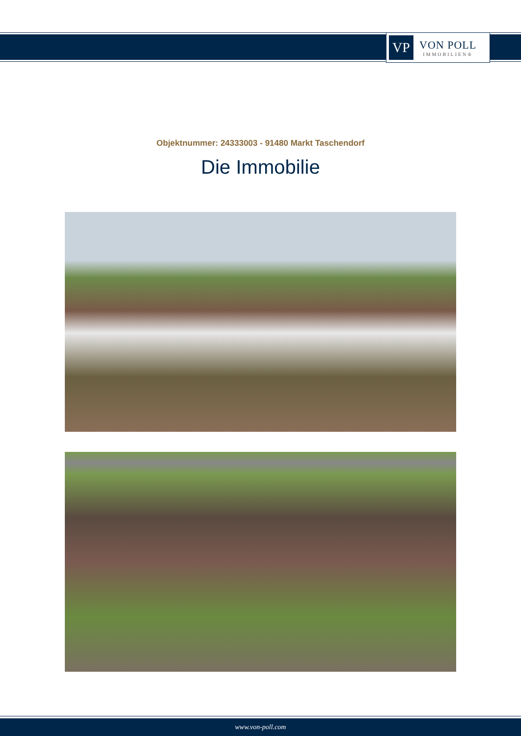VP
VON POLL
IMMOBILIEN®
Objektnummer: 24333003 - 91480 Markt Taschendorf
Die Immobilie
www.von-poll.com